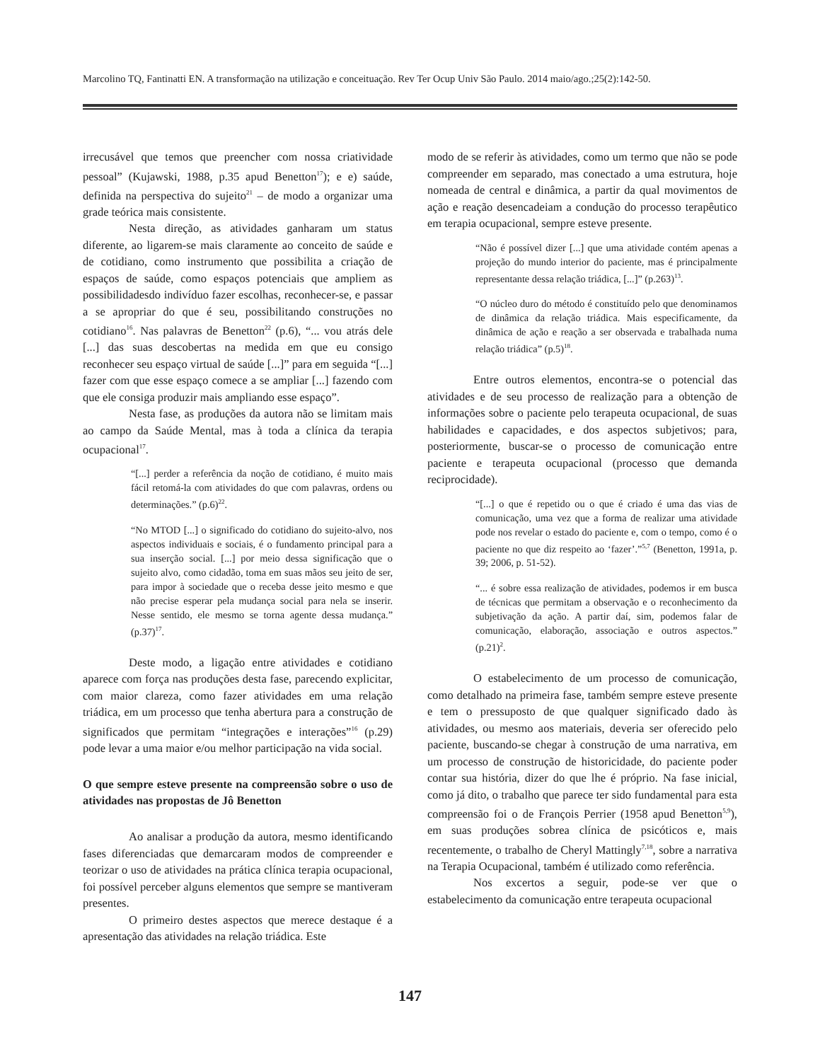Marcolino TQ, Fantinatti EN. A transformação na utilização e conceituação. Rev Ter Ocup Univ São Paulo. 2014 maio/ago.;25(2):142-50.
irrecusável que temos que preencher com nossa criatividade pessoal” (Kujawski, 1988, p.35 apud Benetton<sup>17</sup>); e e) saúde, definida na perspectiva do sujeito<sup>21</sup> – de modo a organizar uma grade teórica mais consistente.
Nesta direção, as atividades ganharam um status diferente, ao ligarem-se mais claramente ao conceito de saúde e de cotidiano, como instrumento que possibilita a criação de espaços de saúde, como espaços potenciais que ampliem as possibilidadesdo indivíduo fazer escolhas, reconhecer-se, e passar a se apropriar do que é seu, possibilitando construções no cotidiano<sup>16</sup>. Nas palavras de Benetton<sup>22</sup> (p.6), “... vou atrás dele [...] das suas descobertas na medida em que eu consigo reconhecer seu espaço virtual de saúde [...]” para em seguida “[...] fazer com que esse espaço comece a se ampliar [...] fazendo com que ele consiga produzir mais ampliando esse espaço”.
Nesta fase, as produções da autora não se limitam mais ao campo da Saúde Mental, mas à toda a clínica da terapia ocupacional<sup>17</sup>.
“[...] perder a referência da noção de cotidiano, é muito mais fácil retomá-la com atividades do que com palavras, ordens ou determinações.” (p.6)<sup>22</sup>.
“No MTOD [...] o significado do cotidiano do sujeito-alvo, nos aspectos individuais e sociais, é o fundamento principal para a sua inserção social. [...] por meio dessa significação que o sujeito alvo, como cidadão, toma em suas mãos seu jeito de ser, para impor à sociedade que o receba desse jeito mesmo e que não precise esperar pela mudança social para nela se inserir. Nesse sentido, ele mesmo se torna agente dessa mudança.” (p.37)<sup>17</sup>.
Deste modo, a ligação entre atividades e cotidiano aparece com força nas produções desta fase, parecendo explicitar, com maior clareza, como fazer atividades em uma relação triádica, em um processo que tenha abertura para a construção de significados que permitam “integrações e interações”<sup>16</sup> (p.29) pode levar a uma maior e/ou melhor participação na vida social.
O que sempre esteve presente na compreensão sobre o uso de atividades nas propostas de Jô Benetton
Ao analisar a produção da autora, mesmo identificando fases diferenciadas que demarcaram modos de compreender e teorizar o uso de atividades na prática clínica terapia ocupacional, foi possível perceber alguns elementos que sempre se mantiveram presentes.
O primeiro destes aspectos que merece destaque é a apresentação das atividades na relação triádica. Este
modo de se referir às atividades, como um termo que não se pode compreender em separado, mas conectado a uma estrutura, hoje nomeada de central e dinâmica, a partir da qual movimentos de ação e reação desencadeiam a condução do processo terapêutico em terapia ocupacional, sempre esteve presente.
“Não é possível dizer [...] que uma atividade contém apenas a projeção do mundo interior do paciente, mas é principalmente representante dessa relação triádica, [...]” (p.263)<sup>13</sup>.
“O núcleo duro do método é constituído pelo que denominamos de dinâmica da relação triádica. Mais especificamente, da dinâmica de ação e reação a ser observada e trabalhada numa relação triádica” (p.5)<sup>18</sup>.
Entre outros elementos, encontra-se o potencial das atividades e de seu processo de realização para a obtenção de informações sobre o paciente pelo terapeuta ocupacional, de suas habilidades e capacidades, e dos aspectos subjetivos; para, posteriormente, buscar-se o processo de comunicação entre paciente e terapeuta ocupacional (processo que demanda reciprocidade).
“[...] o que é repetido ou o que é criado é uma das vias de comunicação, uma vez que a forma de realizar uma atividade pode nos revelar o estado do paciente e, com o tempo, como é o paciente no que diz respeito ao ‘fazer’.”<sup>5,7</sup> (Benetton, 1991a, p. 39; 2006, p. 51-52).
“... é sobre essa realização de atividades, podemos ir em busca de técnicas que permitam a observação e o reconhecimento da subjetivação da ação. A partir daí, sim, podemos falar de comunicação, elaboração, associação e outros aspectos.” (p.21)<sup>2</sup>.
O estabelecimento de um processo de comunicação, como detalhado na primeira fase, também sempre esteve presente e tem o pressuposto de que qualquer significado dado às atividades, ou mesmo aos materiais, deveria ser oferecido pelo paciente, buscando-se chegar à construção de uma narrativa, em um processo de construção de historicidade, do paciente poder contar sua história, dizer do que lhe é próprio. Na fase inicial, como já dito, o trabalho que parece ter sido fundamental para esta compreensão foi o de François Perrier (1958 apud Benetton<sup>5,9</sup>), em suas produções sobrea clínica de psicóticos e, mais recentemente, o trabalho de Cheryl Mattingly<sup>7,18</sup>, sobre a narrativa na Terapia Ocupacional, também é utilizado como referência.
Nos excertos a seguir, pode-se ver que o estabelecimento da comunicação entre terapeuta ocupacional
147